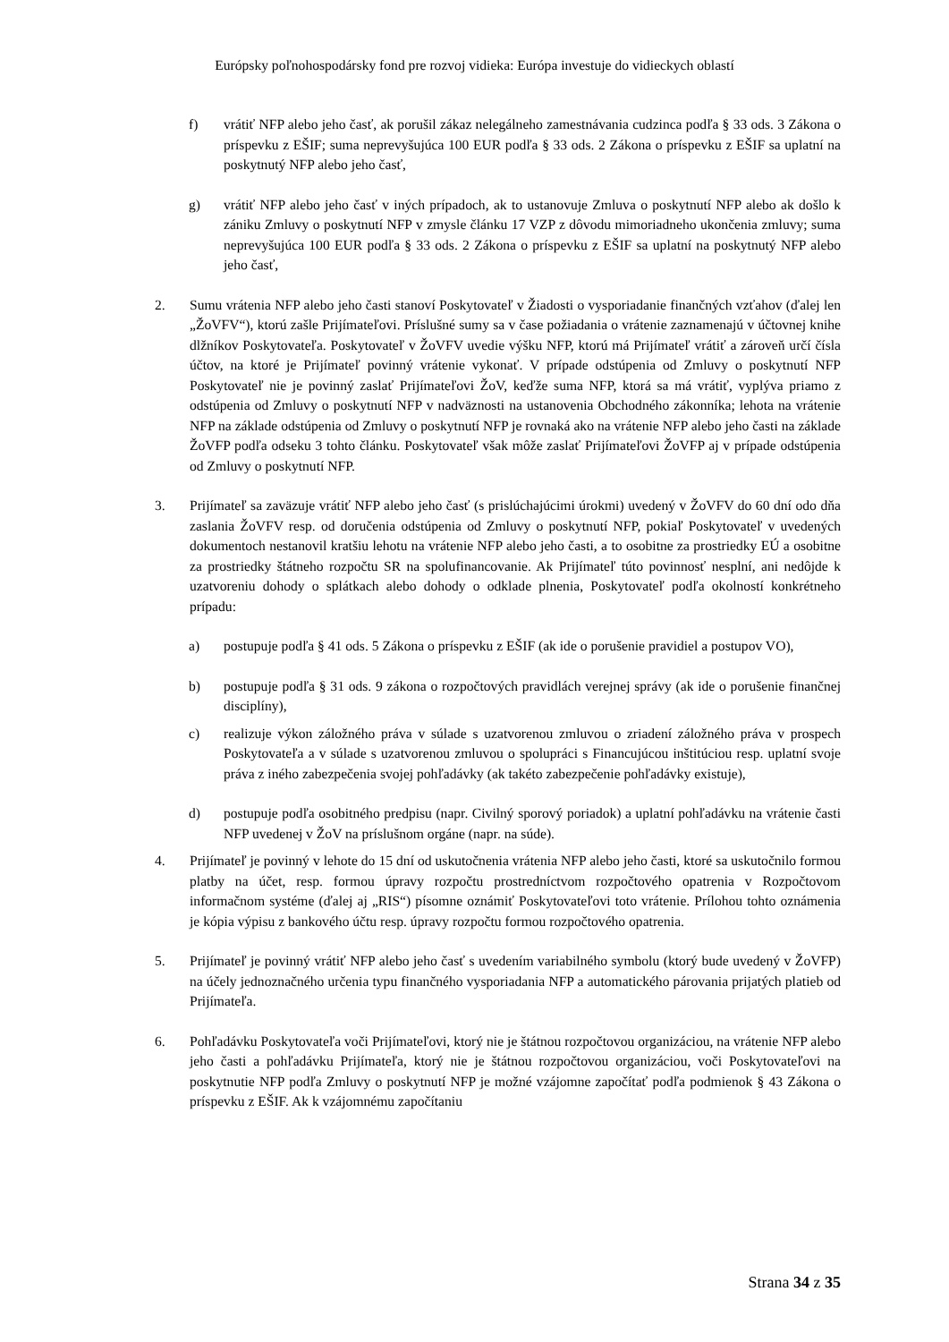Európsky poľnohospodársky fond pre rozvoj vidieka: Európa investuje do vidieckych oblastí
f) vrátiť NFP alebo jeho časť, ak porušil zákaz nelegálneho zamestnávania cudzinca podľa § 33 ods. 3 Zákona o príspevku z EŠIF; suma neprevyšujúca 100 EUR podľa § 33 ods. 2 Zákona o príspevku z EŠIF sa uplatní na poskytnutý NFP alebo jeho časť,
g) vrátiť NFP alebo jeho časť v iných prípadoch, ak to ustanovuje Zmluva o poskytnutí NFP alebo ak došlo k zániku Zmluvy o poskytnutí NFP v zmysle článku 17 VZP z dôvodu mimoriadneho ukončenia zmluvy; suma neprevyšujúca 100 EUR podľa § 33 ods. 2 Zákona o príspevku z EŠIF sa uplatní na poskytnutý NFP alebo jeho časť,
2. Sumu vrátenia NFP alebo jeho časti stanoví Poskytovateľ v Žiadosti o vysporiadanie finančných vzťahov (ďalej len „ŽoVFV“), ktorú zašle Prijímateľovi. Príslušné sumy sa v čase požiadania o vrátenie zaznamenajú v účtovnej knihe dlžníkov Poskytovateľa. Poskytovateľ v ŽoVFV uvedie výšku NFP, ktorú má Prijímateľ vrátiť a zároveň určí čísla účtov, na ktoré je Prijímateľ povinný vrátenie vykonať. V prípade odstúpenia od Zmluvy o poskytnutí NFP Poskytovateľ nie je povinný zaslať Prijímateľovi ŽoV, keďže suma NFP, ktorá sa má vrátiť, vyplýva priamo z odstúpenia od Zmluvy o poskytnutí NFP v nadväznosti na ustanovenia Obchodného zákonníka; lehota na vrátenie NFP na základe odstúpenia od Zmluvy o poskytnutí NFP je rovnaká ako na vrátenie NFP alebo jeho časti na základe ŽoVFP podľa odseku 3 tohto článku. Poskytovateľ však môže zaslať Prijímateľovi ŽoVFP aj v prípade odstúpenia od Zmluvy o poskytnutí NFP.
3. Prijímateľ sa zaväzuje vrátiť NFP alebo jeho časť (s prislúchajúcimi úrokmi) uvedený v ŽoVFV do 60 dní odo dňa zaslania ŽoVFV resp. od doručenia odstúpenia od Zmluvy o poskytnutí NFP, pokiaľ Poskytovateľ v uvedených dokumentoch nestanovil kratšiu lehotu na vrátenie NFP alebo jeho časti, a to osobitne za prostriedky EÚ a osobitne za prostriedky štátneho rozpočtu SR na spolufinancovanie. Ak Prijímateľ túto povinnosť nesplní, ani nedôjde k uzatvoreniu dohody o splátkach alebo dohody o odklade plnenia, Poskytovateľ podľa okolností konkrétneho prípadu:
a) postupuje podľa § 41 ods. 5 Zákona o príspevku z EŠIF (ak ide o porušenie pravidiel a postupov VO),
b) postupuje podľa § 31 ods. 9 zákona o rozpočtových pravidlách verejnej správy (ak ide o porušenie finančnej disciplíny),
c) realizuje výkon záložného práva v súlade s uzatvorenou zmluvou o zriadení záložného práva v prospech Poskytovateľa a v súlade s uzatvorenou zmluvou o spolupráci s Financujúcou inštitúciou resp. uplatní svoje práva z iného zabezpečenia svojej pohľadávky (ak takéto zabezpečenie pohľadávky existuje),
d) postupuje podľa osobitného predpisu (napr. Civilný sporový poriadok) a uplatní pohľadávku na vrátenie časti NFP uvedenej v ŽoV na príslušnom orgáne (napr. na súde).
4. Prijímateľ je povinný v lehote do 15 dní od uskutočnenia vrátenia NFP alebo jeho časti, ktoré sa uskutočnilo formou platby na účet, resp. formou úpravy rozpočtu prostredníctvom rozpočtového opatrenia v Rozpočtovom informačnom systéme (ďalej aj „RIS“) písomne oznámiť Poskytovateľovi toto vrátenie. Prílohou tohto oznámenia je kópia výpisu z bankového účtu resp. úpravy rozpočtu formou rozpočtového opatrenia.
5. Prijímateľ je povinný vrátiť NFP alebo jeho časť s uvedením variabilného symbolu (ktorý bude uvedený v ŽoVFP) na účely jednoznačného určenia typu finančného vysporiadania NFP a automatického párovania prijatých platieb od Prijímateľa.
6. Pohľadávku Poskytovateľa voči Prijímateľovi, ktorý nie je štátnou rozpočtovou organizáciou, na vrátenie NFP alebo jeho časti a pohľadávku Prijímateľa, ktorý nie je štátnou rozpočtovou organizáciou, voči Poskytovateľovi na poskytnutie NFP podľa Zmluvy o poskytnutí NFP je možné vzájomne započítať podľa podmienok § 43 Zákona o príspevku z EŠIF. Ak k vzájomnému započítaniu
Strana 34 z 35